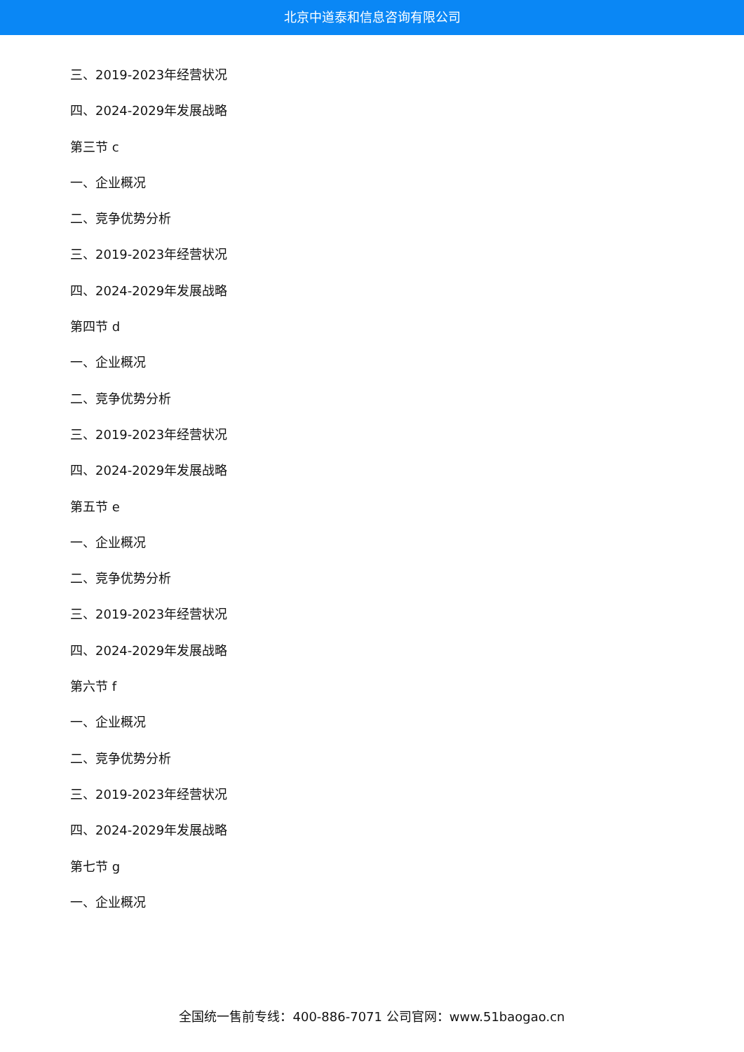北京中道泰和信息咨询有限公司
三、2019-2023年经营状况
四、2024-2029年发展战略
第三节 c
一、企业概况
二、竞争优势分析
三、2019-2023年经营状况
四、2024-2029年发展战略
第四节 d
一、企业概况
二、竞争优势分析
三、2019-2023年经营状况
四、2024-2029年发展战略
第五节 e
一、企业概况
二、竞争优势分析
三、2019-2023年经营状况
四、2024-2029年发展战略
第六节 f
一、企业概况
二、竞争优势分析
三、2019-2023年经营状况
四、2024-2029年发展战略
第七节 g
一、企业概况
全国统一售前专线：400-886-7071 公司官网：www.51baogao.cn